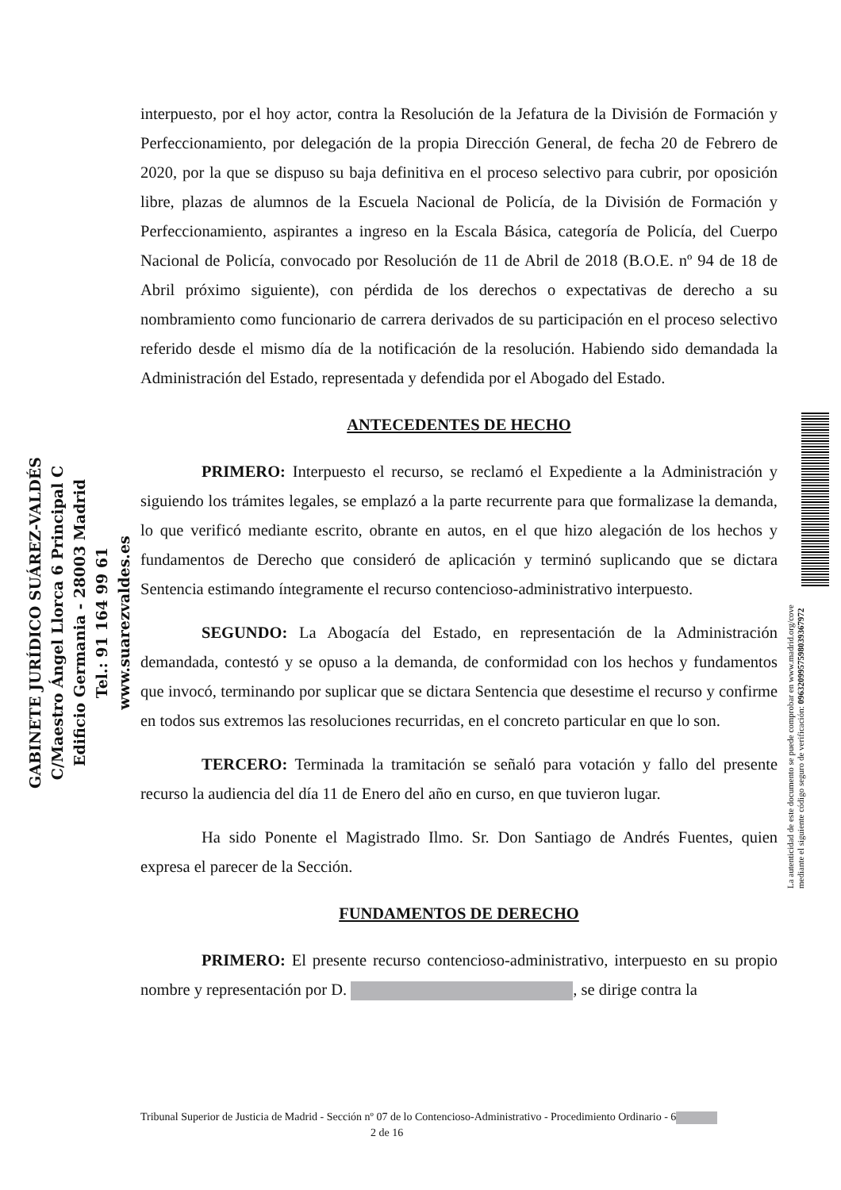interpuesto, por el hoy actor, contra la Resolución de la Jefatura de la División de Formación y Perfeccionamiento, por delegación de la propia Dirección General, de fecha 20 de Febrero de 2020, por la que se dispuso su baja definitiva en el proceso selectivo para cubrir, por oposición libre, plazas de alumnos de la Escuela Nacional de Policía, de la División de Formación y Perfeccionamiento, aspirantes a ingreso en la Escala Básica, categoría de Policía, del Cuerpo Nacional de Policía, convocado por Resolución de 11 de Abril de 2018 (B.O.E. nº 94 de 18 de Abril próximo siguiente), con pérdida de los derechos o expectativas de derecho a su nombramiento como funcionario de carrera derivados de su participación en el proceso selectivo referido desde el mismo día de la notificación de la resolución. Habiendo sido demandada la Administración del Estado, representada y defendida por el Abogado del Estado.
ANTECEDENTES DE HECHO
PRIMERO: Interpuesto el recurso, se reclamó el Expediente a la Administración y siguiendo los trámites legales, se emplazó a la parte recurrente para que formalizase la demanda, lo que verificó mediante escrito, obrante en autos, en el que hizo alegación de los hechos y fundamentos de Derecho que consideró de aplicación y terminó suplicando que se dictara Sentencia estimando íntegramente el recurso contencioso-administrativo interpuesto.
SEGUNDO: La Abogacía del Estado, en representación de la Administración demandada, contestó y se opuso a la demanda, de conformidad con los hechos y fundamentos que invocó, terminando por suplicar que se dictara Sentencia que desestime el recurso y confirme en todos sus extremos las resoluciones recurridas, en el concreto particular en que lo son.
TERCERO: Terminada la tramitación se señaló para votación y fallo del presente recurso la audiencia del día 11 de Enero del año en curso, en que tuvieron lugar.
Ha sido Ponente el Magistrado Ilmo. Sr. Don Santiago de Andrés Fuentes, quien expresa el parecer de la Sección.
FUNDAMENTOS DE DERECHO
PRIMERO: El presente recurso contencioso-administrativo, interpuesto en su propio nombre y representación por D. , se dirige contra la
Tribunal Superior de Justicia de Madrid - Sección nº 07 de lo Contencioso-Administrativo - Procedimiento Ordinario - 6 2 de 16
GABINETE JURÍDICO SUÁREZ-VALDÉS
C/Maestro Ángel Llorca 6 Principal C
Edificio Germania - 28003 Madrid
Tel.: 91 164 99 61
www.suarezvaldes.es
La autenticidad de este documento se puede comprobar en www.madrid.org/cove
mediante el siguiente código seguro de verificación: 0963209957598039367972